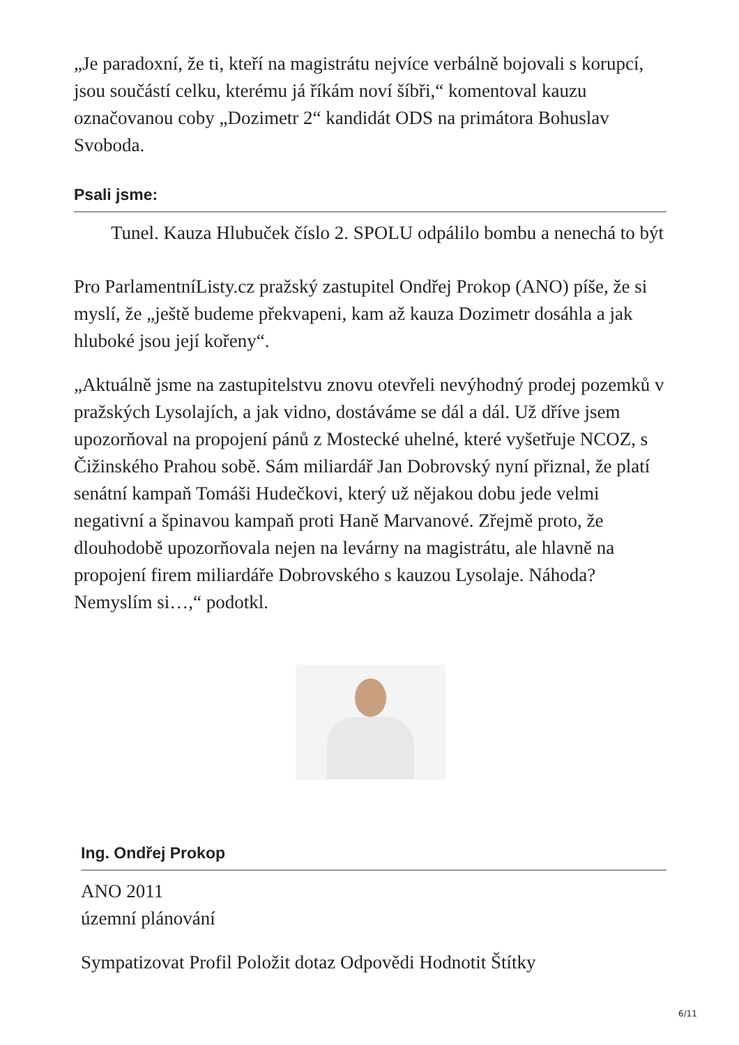„Je paradoxní, že ti, kteří na magistrátu nejvíce verbálně bojovali s korupcí, jsou součástí celku, kterému já říkám noví šíbři,“ komentoval kauzu označovanou coby „Dozimetr 2“ kandidát ODS na primátora Bohuslav Svoboda.
Psali jsme:
Tunel. Kauza Hlubuček číslo 2. SPOLU odpálilo bombu a nenechá to být
Pro ParlamentníListy.cz pražský zastupitel Ondřej Prokop (ANO) píše, že si myslí, že „ještě budeme překvapeni, kam až kauza Dozimetr dosáhla a jak hluboké jsou její kořeny“.
„Aktuálně jsme na zastupitelstvu znovu otevřeli nevýhodný prodej pozemků v pražských Lysolajích, a jak vidno, dostáváme se dál a dál. Už dříve jsem upozorňoval na propojení pánů z Mostecké uhelné, které vyšetřuje NCOZ, s Čižinského Prahou sobě. Sám miliardář Jan Dobrovský nyní přiznal, že platí senátní kampaň Tomáši Hudečkovi, který už nějakou dobu jede velmi negativní a špinavou kampaň proti Haně Marvanové. Zřejmě proto, že dlouhodobě upozorňovala nejen na levárny na magistrátu, ale hlavně na propojení firem miliardáře Dobrovského s kauzou Lysolaje. Náhoda? Nemyslím si…,“ podotkl.
Ing. Ondřej Prokop
ANO 2011
územní plánování
Sympatizovat Profil Položit dotaz Odpovědi Hodnotit Štítky
6/11